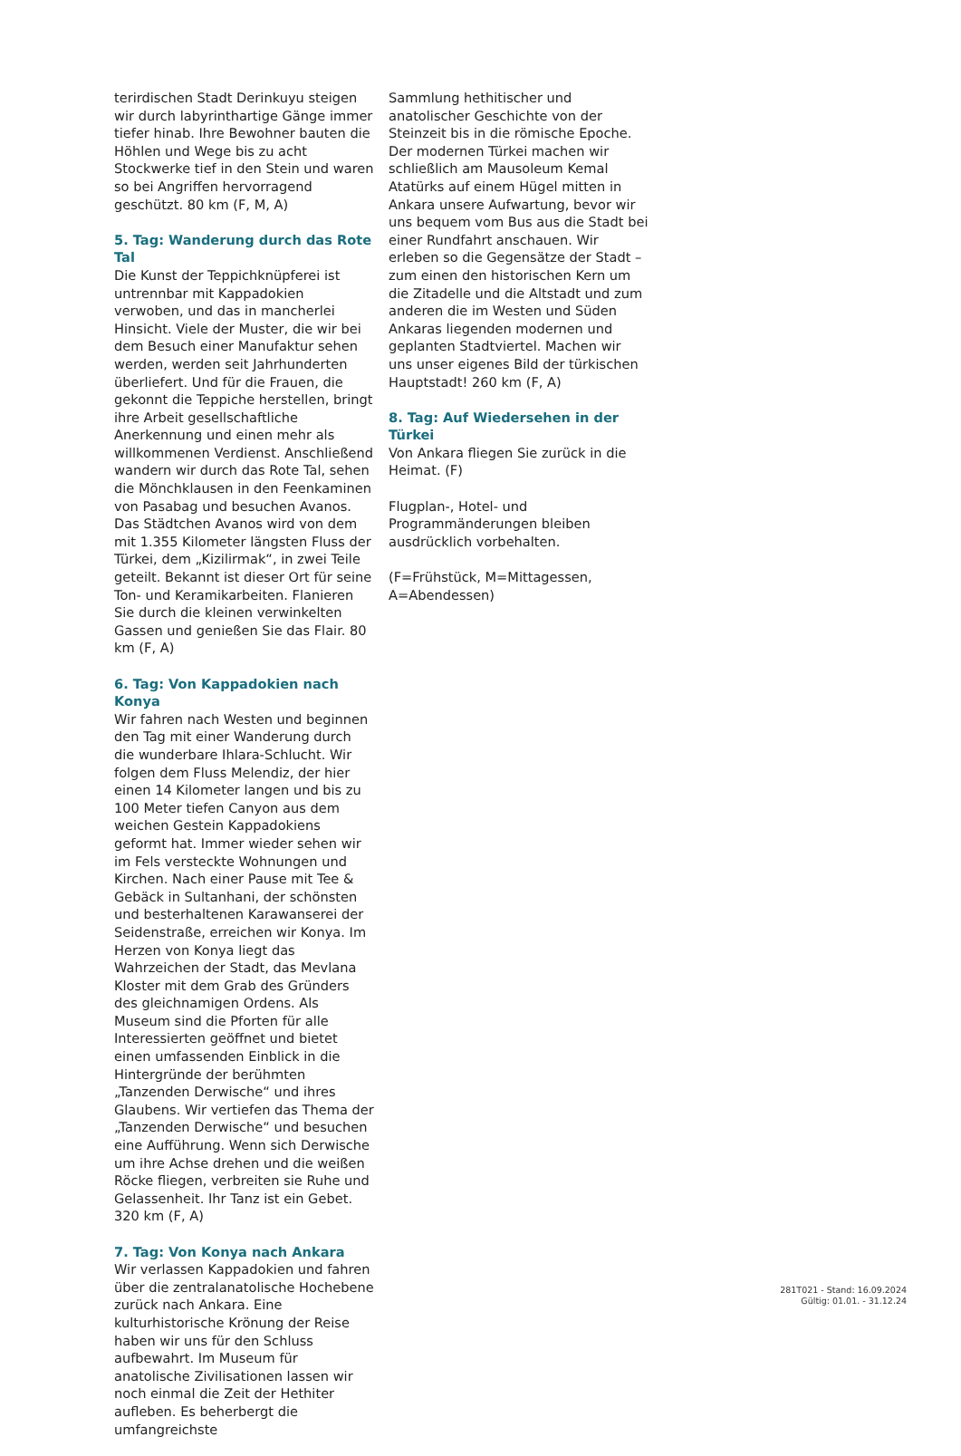terirdischen Stadt Derinkuyu steigen wir durch labyrinthartige Gänge immer tiefer hinab. Ihre Bewohner bauten die Höhlen und Wege bis zu acht Stockwerke tief in den Stein und waren so bei Angriffen hervorragend geschützt. 80 km (F, M, A)
5. Tag: Wanderung durch das Rote Tal
Die Kunst der Teppichknüpferei ist untrennbar mit Kappadokien verwoben, und das in mancherlei Hinsicht. Viele der Muster, die wir bei dem Besuch einer Manufaktur sehen werden, werden seit Jahrhunderten überliefert. Und für die Frauen, die gekonnt die Teppiche herstellen, bringt ihre Arbeit gesellschaftliche Anerkennung und einen mehr als willkommenen Verdienst. Anschließend wandern wir durch das Rote Tal, sehen die Mönchklausen in den Feenkaminen von Pasabag und besuchen Avanos. Das Städtchen Avanos wird von dem mit 1.355 Kilometer längsten Fluss der Türkei, dem „Kizilirmak“, in zwei Teile geteilt. Bekannt ist dieser Ort für seine Ton- und Keramikarbeiten. Flanieren Sie durch die kleinen verwinkelten Gassen und genießen Sie das Flair. 80 km (F, A)
6. Tag: Von Kappadokien nach Konya
Wir fahren nach Westen und beginnen den Tag mit einer Wanderung durch die wunderbare Ihlara-Schlucht. Wir folgen dem Fluss Melendiz, der hier einen 14 Kilometer langen und bis zu 100 Meter tiefen Canyon aus dem weichen Gestein Kappadokiens geformt hat. Immer wieder sehen wir im Fels versteckte Wohnungen und Kirchen. Nach einer Pause mit Tee & Gebäck in Sultanhani, der schönsten und besterhaltenen Karawanserei der Seidenstraße, erreichen wir Konya. Im Herzen von Konya liegt das Wahrzeichen der Stadt, das Mevlana Kloster mit dem Grab des Gründers des gleichnamigen Ordens. Als Museum sind die Pforten für alle Interessierten geöffnet und bietet einen umfassenden Einblick in die Hintergründe der berühmten „Tanzenden Derwische“ und ihres Glaubens. Wir vertiefen das Thema der „Tanzenden Derwische“ und besuchen eine Aufführung. Wenn sich Derwische um ihre Achse drehen und die weißen Röcke fliegen, verbreiten sie Ruhe und Gelassenheit. Ihr Tanz ist ein Gebet. 320 km (F, A)
7. Tag: Von Konya nach Ankara
Wir verlassen Kappadokien und fahren über die zentralanatolische Hochebene zurück nach Ankara. Eine kulturhistorische Krönung der Reise haben wir uns für den Schluss aufbewahrt. Im Museum für anatolische Zivilisationen lassen wir noch einmal die Zeit der Hethiter aufleben. Es beherbergt die umfangreichste
Sammlung hethitischer und anatolischer Geschichte von der Steinzeit bis in die römische Epoche. Der modernen Türkei machen wir schließlich am Mausoleum Kemal Atatürks auf einem Hügel mitten in Ankara unsere Aufwartung, bevor wir uns bequem vom Bus aus die Stadt bei einer Rundfahrt anschauen. Wir erleben so die Gegensätze der Stadt – zum einen den historischen Kern um die Zitadelle und die Altstadt und zum anderen die im Westen und Süden Ankaras liegenden modernen und geplanten Stadtviertel. Machen wir uns unser eigenes Bild der türkischen Hauptstadt! 260 km (F, A)
8. Tag: Auf Wiedersehen in der Türkei
Von Ankara fliegen Sie zurück in die Heimat. (F)
Flugplan-, Hotel- und Programmänderungen bleiben ausdrücklich vorbehalten.
(F=Frühstück, M=Mittagessen, A=Abendessen)
281T021 - Stand: 16.09.2024
Gültig: 01.01. - 31.12.24